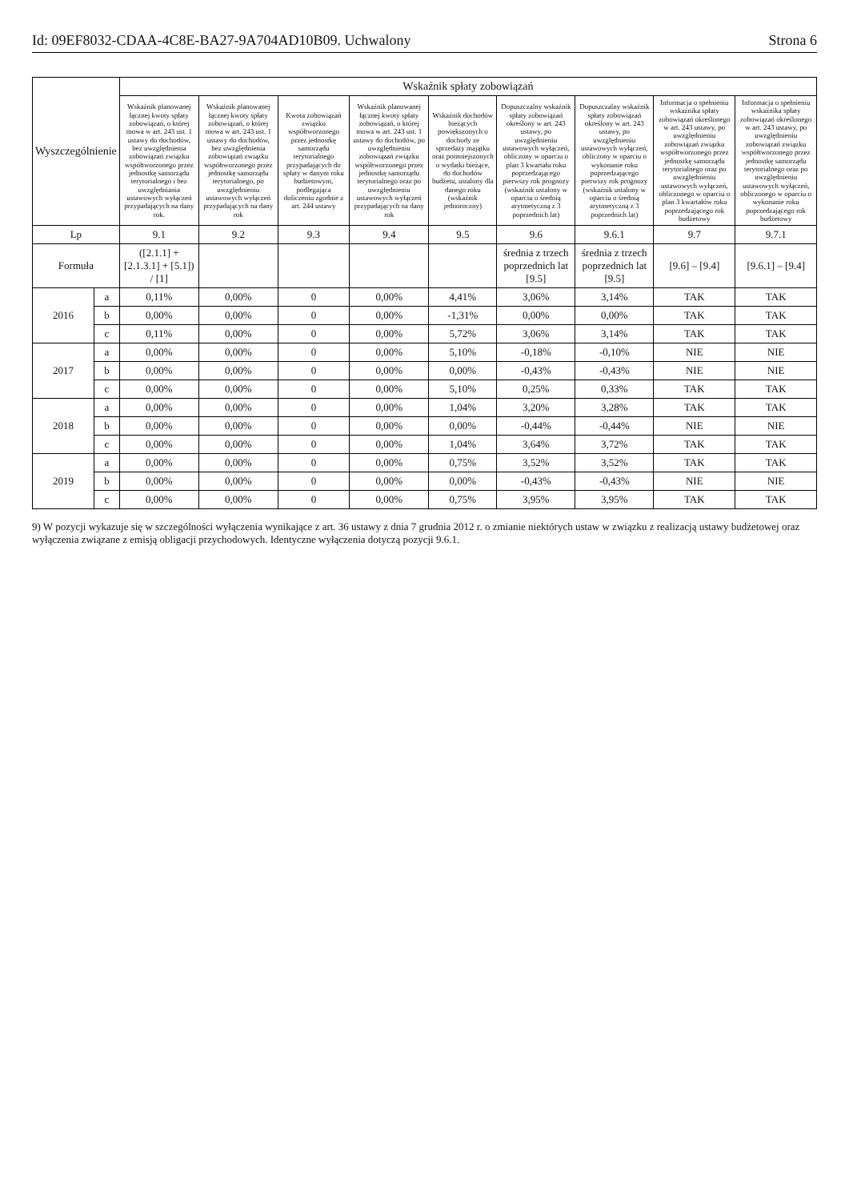Id: 09EF8032-CDAA-4C8E-BA27-9A704AD10B09. Uchwalony Strona 6
| Wyszczególnienie | | Wskaźnik spłaty zobowiązań | | | | | | | | |
| --- | --- | --- | --- | --- | --- | --- | --- | --- | --- | --- |
| | | Wskaźnik planowanej łącznej kwoty spłaty zobowiązań, o której mowa w art. 243 ust. 1 ustawy do dochodów, bez uwzględnienia zobowiązań związku współtworzonego przez jednostkę samorządu terytorialnego i bez uwzględniania ustawowych wyłączeń przypadających na dany rok. | Wskaźnik planowanej łącznej kwoty spłaty zobowiązań, o której mowa w art. 243 ust. 1 ustawy do dochodów, bez uwzględnienia zobowiązań związku współtworzonego przez jednostkę samorządu terytorialnego, po uwzględnieniu ustawowych wyłączeń przypadających na dany rok | Kwota zobowiązań związku współtworzonego przez jednostkę samorządu terytorialnego przypadających do spłaty w danym roku budżetowym, podlegająca doliczeniu zgodnie z art. 244 ustawy | Wskaźnik planowanej łącznej kwoty spłaty zobowiązań, o której mowa w art. 243 ust. 1 ustawy do dochodów, po uwzględnieniu zobowiązań związku współtworzonego przez jednostkę samorządu terytorialnego oraz po uwzględnieniu ustawowych wyłączeń przypadających na dany rok | Wskaźnik dochodów bieżących powiększonych o dochody ze sprzedaży majątku oraz pomniejszonych o wydatki bieżące, do dochodów budżetu, ustalony dla danego roku (wskaźnik jednoroczny) | Dopuszczalny wskaźnik spłaty zobowiązań określony w art. 243 ustawy, po uwzględnieniu ustawowych wyłączeń, obliczony w oparciu o plan 3 kwartału roku poprzedzającego pierwszy rok prognozy (wskaźnik ustalony w oparciu o średnią arytmetyczną z 3 poprzednich lat) | Dopuszczalny wskaźnik spłaty zobowiązań określony w art. 243 ustawy, po uwzględnieniu ustawowych wyłączeń, obliczony w oparciu o wykonanie roku poprzedzającego pierwszy rok prognozy (wskaźnik ustalony w oparciu o średnią arytmetyczną z 3 poprzednich lat) | Informacja o spełnieniu wskaźnika spłaty zobowiązań określonego w art. 243 ustawy, po uwzględnieniu zobowiązań związku współtworzonego przez jednostkę samorządu terytorialnego oraz po uwzględnieniu ustawowych wyłączeń, obliczonego w oparciu o plan 3 kwartałów roku poprzedzającego rok budżetowy | Informacja o spełnieniu wskaźnika spłaty zobowiązań określonego w art. 243 ustawy, po uwzględnieniu zobowiązań związku współtworzonego przez jednostkę samorządu terytorialnego oraz po uwzględnieniu ustawowych wyłączeń, obliczonego w oparciu o wykonanie roku poprzedzającego rok budżetowy |
| Lp | | 9.1 | 9.2 | 9.3 | 9.4 | 9.5 | 9.6 | 9.6.1 | 9.7 | 9.7.1 |
| Formuła | | ([2.1.1] + [2.1.3.1] + [5.1]) / [1] | | | | | średnia z trzech poprzednich lat [9.5] | średnia z trzech poprzednich lat [9.5] | [9.6] – [9.4] | [9.6.1] – [9.4] |
| 2016 | a | 0,11% | 0,00% | 0 | 0,00% | 4,41% | 3,06% | 3,14% | TAK | TAK |
| | b | 0,00% | 0,00% | 0 | 0,00% | -1,31% | 0,00% | 0,00% | TAK | TAK |
| | c | 0,11% | 0,00% | 0 | 0,00% | 5,72% | 3,06% | 3,14% | TAK | TAK |
| 2017 | a | 0,00% | 0,00% | 0 | 0,00% | 5,10% | -0,18% | -0,10% | NIE | NIE |
| | b | 0,00% | 0,00% | 0 | 0,00% | 0,00% | -0,43% | -0,43% | NIE | NIE |
| | c | 0,00% | 0,00% | 0 | 0,00% | 5,10% | 0,25% | 0,33% | TAK | TAK |
| 2018 | a | 0,00% | 0,00% | 0 | 0,00% | 1,04% | 3,20% | 3,28% | TAK | TAK |
| | b | 0,00% | 0,00% | 0 | 0,00% | 0,00% | -0,44% | -0,44% | NIE | NIE |
| | c | 0,00% | 0,00% | 0 | 0,00% | 1,04% | 3,64% | 3,72% | TAK | TAK |
| 2019 | a | 0,00% | 0,00% | 0 | 0,00% | 0,75% | 3,52% | 3,52% | TAK | TAK |
| | b | 0,00% | 0,00% | 0 | 0,00% | 0,00% | -0,43% | -0,43% | NIE | NIE |
| | c | 0,00% | 0,00% | 0 | 0,00% | 0,75% | 3,95% | 3,95% | TAK | TAK |
9) W pozycji wykazuje się w szczególności wyłączenia wynikające z art. 36 ustawy z dnia 7 grudnia 2012 r. o zmianie niektórych ustaw w związku z realizacją ustawy budżetowej oraz wyłączenia związane z emisją obligacji przychodowych. Identyczne wyłączenia dotyczą pozycji 9.6.1.